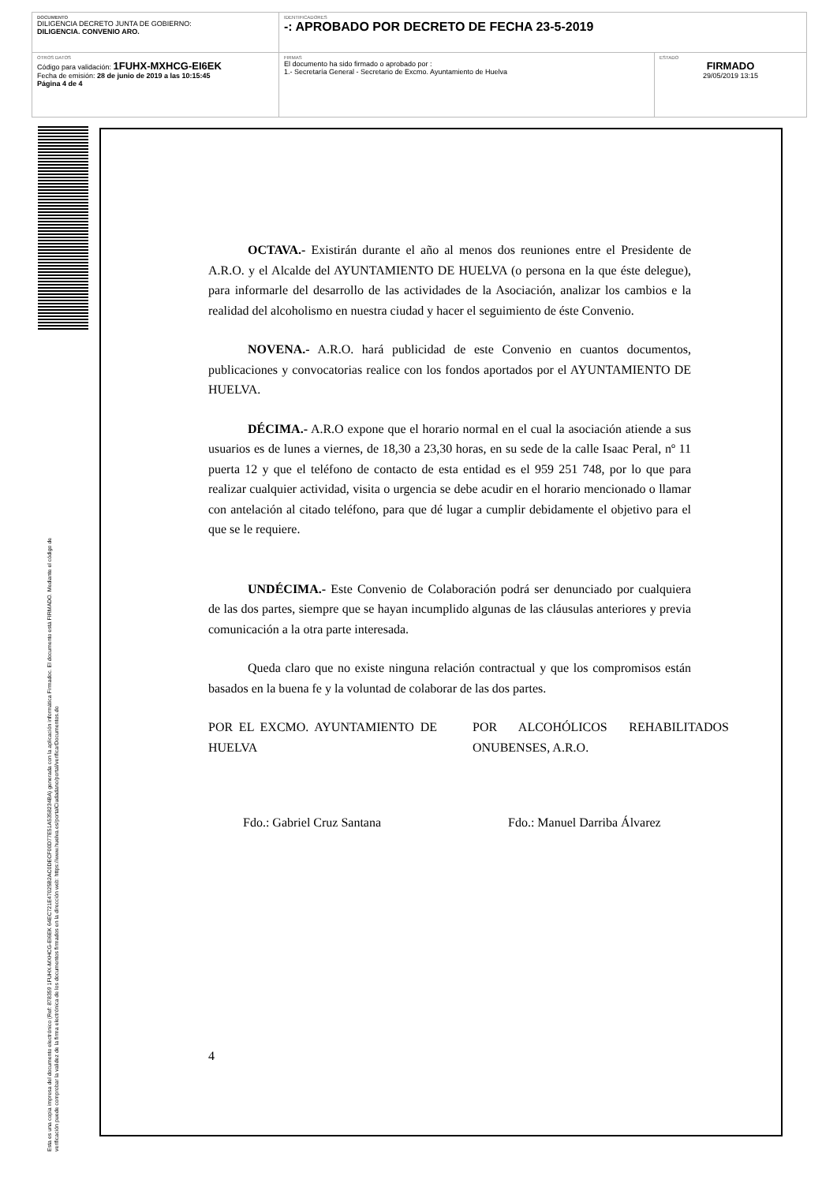| DOCUMENTO DILIGENCIA DECRETO JUNTA DE GOBIERNO: DILIGENCIA. CONVENIO ARO. | IDENTIFICADORES -: APROBADO POR DECRETO DE FECHA 23-5-2019 | |
| OTROS DATOS Código para validación: 1FUHX-MXHCG-EI6EK Fecha de emisión: 28 de junio de 2019 a las 10:15:45 Página 4 de 4 | FIRMAS El documento ha sido firmado o aprobado por : 1.- Secretaría General - Secretario de Excmo. Ayuntamiento de Huelva | ESTADO FIRMADO 29/05/2019 13:15 |
Esta es una copia impresa del documento electrónico (Ref: 878359 1FUHX-MXHCG-EI6EK 64EC721E47025B2AC0DECF00D77E51A5358234BA) generada con la aplicación informática Firmadoc. El documento está FIRMADO. Mediante el código de
verificación puede comprobar la validez de la firma electrónica de los documentos firmados en la dirección web: https://www.huelva.es/portalCiudadano/portal/verificarDocumentos.do
OCTAVA.- Existirán durante el año al menos dos reuniones entre el Presidente de A.R.O. y el Alcalde del AYUNTAMIENTO DE HUELVA (o persona en la que éste delegue), para informarle del desarrollo de las actividades de la Asociación, analizar los cambios e la realidad del alcoholismo en nuestra ciudad y hacer el seguimiento de éste Convenio.
NOVENA.- A.R.O. hará publicidad de este Convenio en cuantos documentos, publicaciones y convocatorias realice con los fondos aportados por el AYUNTAMIENTO DE HUELVA.
DÉCIMA.- A.R.O expone que el horario normal en el cual la asociación atiende a sus usuarios es de lunes a viernes, de 18,30 a 23,30 horas, en su sede de la calle Isaac Peral, nº 11 puerta 12 y que el teléfono de contacto de esta entidad es el 959 251 748, por lo que para realizar cualquier actividad, visita o urgencia se debe acudir en el horario mencionado o llamar con antelación al citado teléfono, para que dé lugar a cumplir debidamente el objetivo para el que se le requiere.
UNDÉCIMA.- Este Convenio de Colaboración podrá ser denunciado por cualquiera de las dos partes, siempre que se hayan incumplido algunas de las cláusulas anteriores y previa comunicación a la otra parte interesada.
Queda claro que no existe ninguna relación contractual y que los compromisos están basados en la buena fe y la voluntad de colaborar de las dos partes.
POR EL EXCMO. AYUNTAMIENTO DE HUELVA
POR ALCOHÓLICOS REHABILITADOS ONUBENSES, A.R.O.
Fdo.: Gabriel Cruz Santana Fdo.: Manuel Darriba Álvarez
4